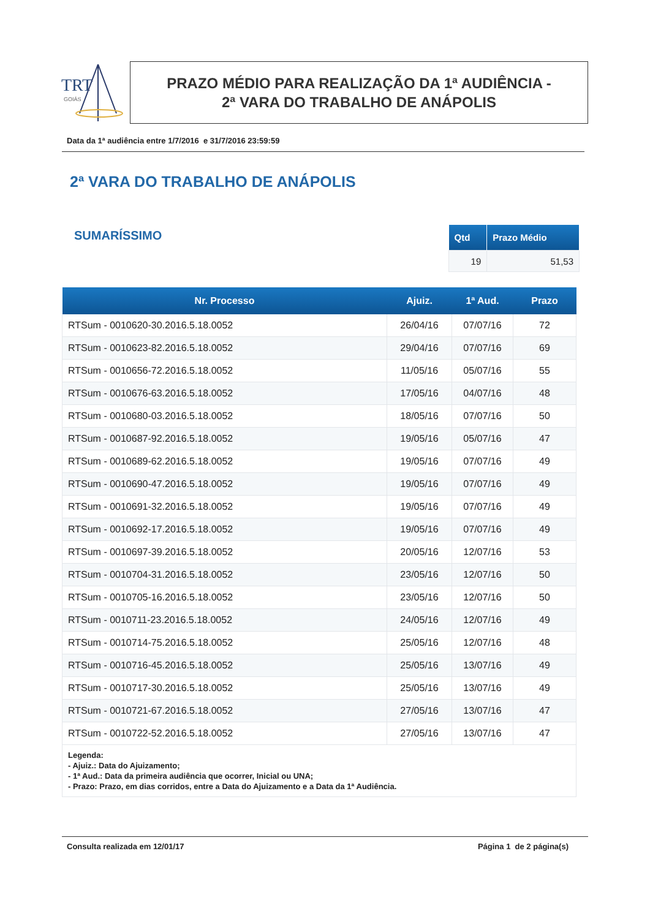TRT
GOIÁS
PRAZO MÉDIO PARA REALIZAÇÃO DA 1ª AUDIÊNCIA -
2ª VARA DO TRABALHO DE ANÁPOLIS
Data da 1ª audiência entre 1/7/2016 e 31/7/2016 23:59:59
2ª VARA DO TRABALHO DE ANÁPOLIS
SUMARÍSSIMO
| Qtd | Prazo Médio |
| --- | --- |
| 19 | 51,53 |
| Nr. Processo | Ajuiz. | 1ª Aud. | Prazo |
| --- | --- | --- | --- |
| RTSum - 0010620-30.2016.5.18.0052 | 26/04/16 | 07/07/16 | 72 |
| RTSum - 0010623-82.2016.5.18.0052 | 29/04/16 | 07/07/16 | 69 |
| RTSum - 0010656-72.2016.5.18.0052 | 11/05/16 | 05/07/16 | 55 |
| RTSum - 0010676-63.2016.5.18.0052 | 17/05/16 | 04/07/16 | 48 |
| RTSum - 0010680-03.2016.5.18.0052 | 18/05/16 | 07/07/16 | 50 |
| RTSum - 0010687-92.2016.5.18.0052 | 19/05/16 | 05/07/16 | 47 |
| RTSum - 0010689-62.2016.5.18.0052 | 19/05/16 | 07/07/16 | 49 |
| RTSum - 0010690-47.2016.5.18.0052 | 19/05/16 | 07/07/16 | 49 |
| RTSum - 0010691-32.2016.5.18.0052 | 19/05/16 | 07/07/16 | 49 |
| RTSum - 0010692-17.2016.5.18.0052 | 19/05/16 | 07/07/16 | 49 |
| RTSum - 0010697-39.2016.5.18.0052 | 20/05/16 | 12/07/16 | 53 |
| RTSum - 0010704-31.2016.5.18.0052 | 23/05/16 | 12/07/16 | 50 |
| RTSum - 0010705-16.2016.5.18.0052 | 23/05/16 | 12/07/16 | 50 |
| RTSum - 0010711-23.2016.5.18.0052 | 24/05/16 | 12/07/16 | 49 |
| RTSum - 0010714-75.2016.5.18.0052 | 25/05/16 | 12/07/16 | 48 |
| RTSum - 0010716-45.2016.5.18.0052 | 25/05/16 | 13/07/16 | 49 |
| RTSum - 0010717-30.2016.5.18.0052 | 25/05/16 | 13/07/16 | 49 |
| RTSum - 0010721-67.2016.5.18.0052 | 27/05/16 | 13/07/16 | 47 |
| RTSum - 0010722-52.2016.5.18.0052 | 27/05/16 | 13/07/16 | 47 |
| Legenda: - Ajuiz.: Data do Ajuizamento; - 1ª Aud.: Data da primeira audiência que ocorrer, Inicial ou UNA; - Prazo: Prazo, em dias corridos, entre a Data do Ajuizamento e a Data da 1ª Audiência. | | | |
Consulta realizada em 12/01/17 Página 1 de 2 página(s)